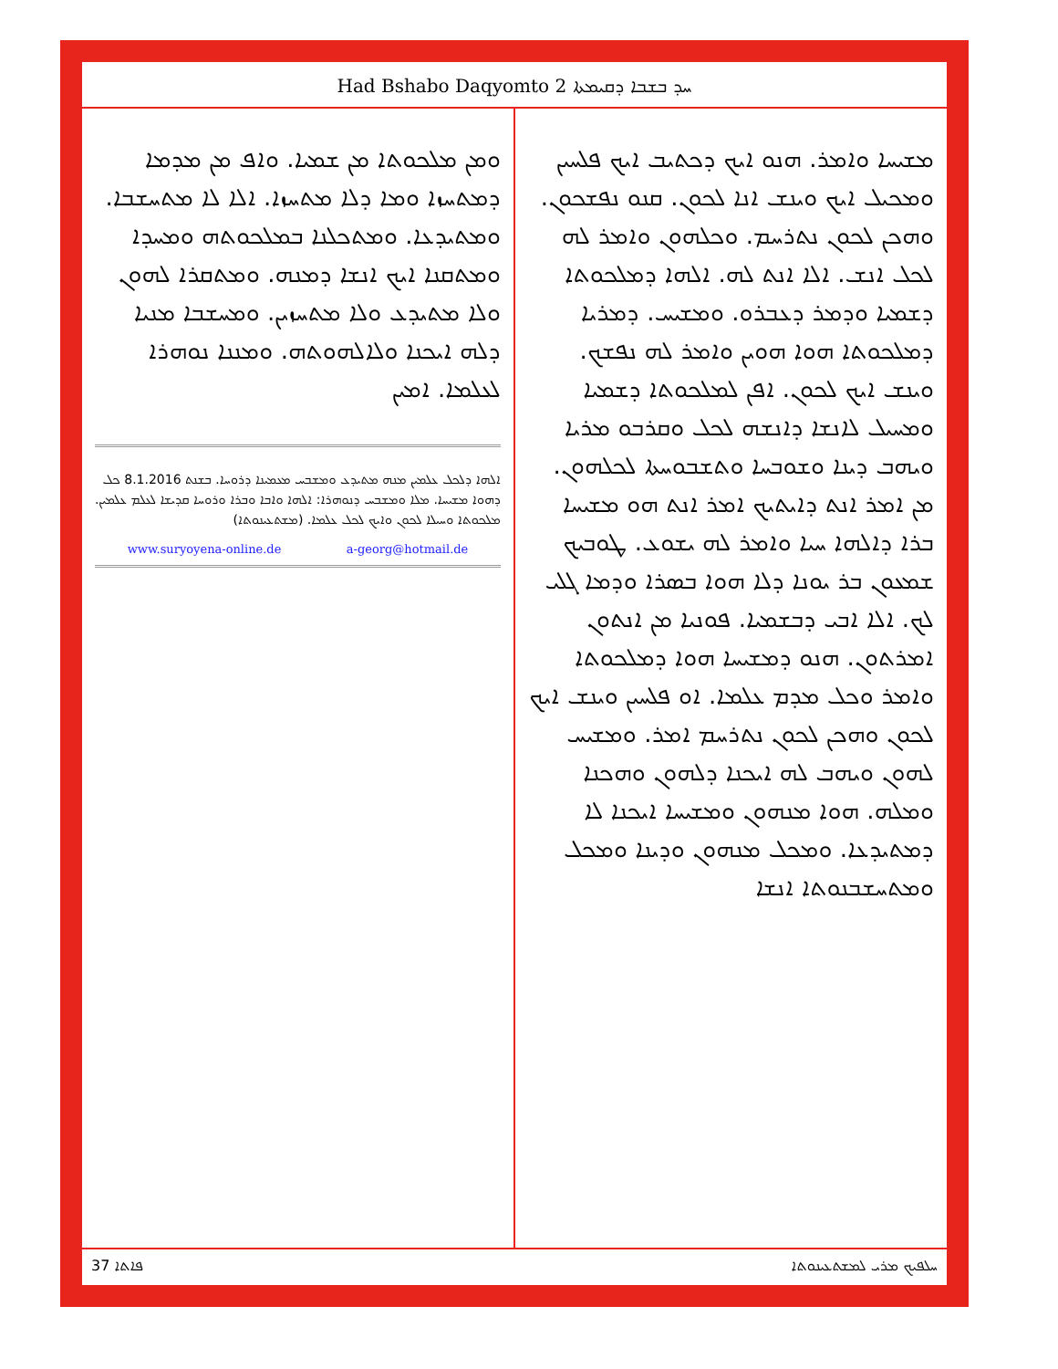Had Bshabo Daqyomto 2 ܚܕ ܒܫܒܐ ܕܩܝܡܬܐ
ܘܡܢ ܡܠܟܘܬܐ ܡܢ ܫܡܝܐ. ܘܐܦ ܡܢ ܡܕܡܐ ܕܡܬܚܙܐ ܘܡܐ ܕܠܐ ܡܬܚܙܐ. ܐܠܐ ܠܐ ܡܬܚܫܒܐ. ܘܡܬܝܕܥܐ. ܘܡܬܟܠܢܐ ܒܡܠܟܘܬܗ ܘܡܚܕܐ ܘܡܬܩܢܐ ܐܝܟ ܐܢܫܐ ܕܡܢܗ. ܘܡܬܩܪܐ ܠܗܘܢ ܘܠܐ ܡܬܝܕܥ ܘܠܐ ܡܬܚܙܝܢ. ܘܡܚܫܒܐ ܡܢܝܐ ܕܠܗ ܐܝܟܢܐ ܘܠܐܠܗܘܬܗ. ܘܡܢܢܐ ܢܘܗܪܐ ܠܥܠܡܐ. ܐܡܝܢ
ܐܠܗܐ ܕܠܟܠ ܥܠܡܝܢ ܡܢܗ ܡܬܝܕܥ ܘܡܫܒܚ ܡܥܡܝܢܐ ܕܪܘܚܐ. ܒܫܢܬ 8.1.2016 ܟܠ ܕܗܘܐ ܡܫܝܚܐ. ܡܠܐ ܘܡܫܒܚ ܕܢܘܗܪܐ: ܐܠܗܐ ܘܐܒܐ ܘܒܪܐ ܘܪܘܚܐ ܩܕܝܫܐ ܠܥܠܡ ܥܠܡܝܢ. ܡܠܟܘܬܐ ܘܚܝܠܐ ܠܟܘܢ ܘܐܝܟ ܠܟܠ ܥܠܡܐ. (ܡܫܬܥܝܢܘܬܐ)
www.suryoyena-online.de a-georg@hotmail.de
ܡܫܝܚܐ ܘܐܡܪ. ܗܢܘ ܐܝܟ ܕܟܬܝܒ ܐܝܟ ܦܠܚܝܢ ܘܡܟܝܠ ܐܝܟ ܘܝܢܫ ܐܢܐ ܠܟܘܢ. ܩܢܘ ܢܦܫܟܘܢ. ܘܗܟܢ ܠܟܘܢ ܢܬܪܚܡ. ܘܟܠܗܘܢ ܘܐܡܪ ܠܗ ܠܟܠ ܐܢܫ. ܐܠܐ ܐܢܬ ܠܗ. ܐܠܗܐ ܕܡܠܟܘܬܐ ܕܫܡܝܐ ܘܕܡܪ ܕܥܒܪܘ. ܘܡܫܝܚ. ܕܡܪܝܐ ܕܡܠܟܘܬܐ ܗܘܐ ܗܘܝܢ ܘܐܡܪ ܠܗ ܢܦܫܟ. ܘܝܢܫ ܐܝܟ ܠܟܘܢ. ܐܦܢ ܠܡܠܟܘܬܐ ܕܫܡܝܐ ܘܡܚܝܠ ܠܐܢܫܐ ܕܐܢܫܗ ܠܟܠ ܘܩܪܒܘ ܡܪܝܐ ܘܝܗܒ ܕܝܢܐ ܘܫܘܒܚܐ ܘܬܫܒܘܚܬܐ ܠܟܠܗܘܢ. ܡܢ ܐܡܪ ܐܢܬ ܕܐܝܬܝܟ ܐܡܪ ܐܢܬ ܗܘ ܡܫܝܚܐ ܒܪܐ ܕܐܠܗܐ ܚܝܐ ܘܐܡܪ ܠܗ ܝܫܘܥ. ܛܘܒܝܟ ܫܡܥܘܢ ܒܪ ܝܘܢܐ ܕܠܐ ܗܘܐ ܒܣܪܐ ܘܕܡܐ ܓܠܝ ܠܟ. ܐܠܐ ܐܒܝ ܕܒܫܡܝܐ. ܦܘܢܝܐ ܡܢ ܐܢܬܘܢ ܐܡܪܬܘܢ. ܗܢܘ ܕܡܫܝܚܐ ܗܘܐ ܕܡܠܟܘܬܐ ܘܐܡܪ ܘܟܠ ܡܕܡ ܥܠܡܐ. ܐܘ ܦܠܚܝܢ ܘܝܢܫ ܐܝܟ ܠܟܘܢ ܘܗܟܢ ܠܟܘܢ ܢܬܪܚܡ ܐܡܪ. ܘܡܫܝܚ ܠܗܘܢ ܘܝܗܒ ܠܗ ܐܝܟܢܐ ܕܠܗܘܢ ܘܗܟܢܐ ܘܡܠܗ. ܗܘܐ ܡܢܗܘܢ ܘܡܫܝܚܐ ܐܝܟܢܐ ܠܐ ܕܡܬܝܕܥܐ. ܘܡܟܠ ܡܢܗܘܢ ܘܕܝܢܐ ܘܡܟܠ ܘܡܬܚܫܒܢܘܬܐ ܐܢܫܐ
37 ܦܐܬܐ ܚܠܦܝܟ ܡܪܝ ܠܡܫܬܥܝܢܘܬܐ